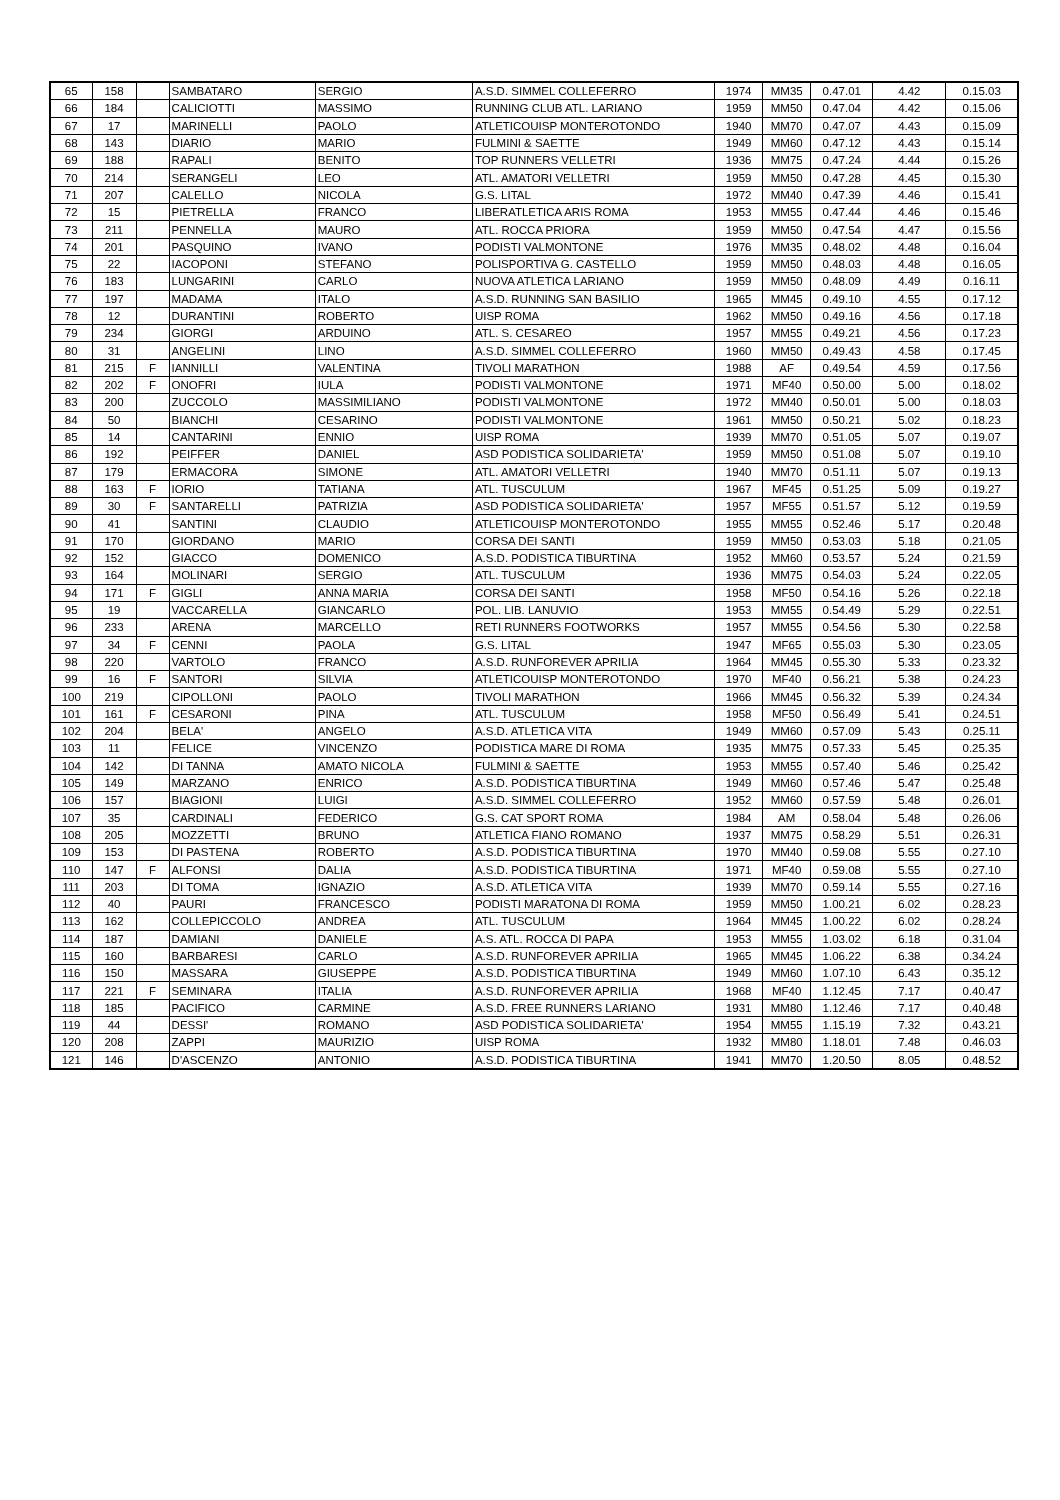| 65 | 158 | | SAMBATARO | SERGIO | A.S.D. SIMMEL COLLEFERRO | 1974 | MM35 | 0.47.01 | 4.42 | 0.15.03 |
| 66 | 184 | | CALICIOTTI | MASSIMO | RUNNING CLUB ATL. LARIANO | 1959 | MM50 | 0.47.04 | 4.42 | 0.15.06 |
| 67 | 17 | | MARINELLI | PAOLO | ATLETICOUISP MONTEROTONDO | 1940 | MM70 | 0.47.07 | 4.43 | 0.15.09 |
| 68 | 143 | | DIARIO | MARIO | FULMINI & SAETTE | 1949 | MM60 | 0.47.12 | 4.43 | 0.15.14 |
| 69 | 188 | | RAPALI | BENITO | TOP RUNNERS VELLETRI | 1936 | MM75 | 0.47.24 | 4.44 | 0.15.26 |
| 70 | 214 | | SERANGELI | LEO | ATL. AMATORI VELLETRI | 1959 | MM50 | 0.47.28 | 4.45 | 0.15.30 |
| 71 | 207 | | CALELLO | NICOLA | G.S. LITAL | 1972 | MM40 | 0.47.39 | 4.46 | 0.15.41 |
| 72 | 15 | | PIETRELLA | FRANCO | LIBERATLETICA ARIS ROMA | 1953 | MM55 | 0.47.44 | 4.46 | 0.15.46 |
| 73 | 211 | | PENNELLA | MAURO | ATL. ROCCA PRIORA | 1959 | MM50 | 0.47.54 | 4.47 | 0.15.56 |
| 74 | 201 | | PASQUINO | IVANO | PODISTI VALMONTONE | 1976 | MM35 | 0.48.02 | 4.48 | 0.16.04 |
| 75 | 22 | | IACOPONI | STEFANO | POLISPORTIVA G. CASTELLO | 1959 | MM50 | 0.48.03 | 4.48 | 0.16.05 |
| 76 | 183 | | LUNGARINI | CARLO | NUOVA ATLETICA LARIANO | 1959 | MM50 | 0.48.09 | 4.49 | 0.16.11 |
| 77 | 197 | | MADAMA | ITALO | A.S.D. RUNNING SAN BASILIO | 1965 | MM45 | 0.49.10 | 4.55 | 0.17.12 |
| 78 | 12 | | DURANTINI | ROBERTO | UISP ROMA | 1962 | MM50 | 0.49.16 | 4.56 | 0.17.18 |
| 79 | 234 | | GIORGI | ARDUINO | ATL. S. CESAREO | 1957 | MM55 | 0.49.21 | 4.56 | 0.17.23 |
| 80 | 31 | | ANGELINI | LINO | A.S.D. SIMMEL COLLEFERRO | 1960 | MM50 | 0.49.43 | 4.58 | 0.17.45 |
| 81 | 215 | F | IANNILLI | VALENTINA | TIVOLI MARATHON | 1988 | AF | 0.49.54 | 4.59 | 0.17.56 |
| 82 | 202 | F | ONOFRI | IULA | PODISTI VALMONTONE | 1971 | MF40 | 0.50.00 | 5.00 | 0.18.02 |
| 83 | 200 | | ZUCCOLO | MASSIMILIANO | PODISTI VALMONTONE | 1972 | MM40 | 0.50.01 | 5.00 | 0.18.03 |
| 84 | 50 | | BIANCHI | CESARINO | PODISTI VALMONTONE | 1961 | MM50 | 0.50.21 | 5.02 | 0.18.23 |
| 85 | 14 | | CANTARINI | ENNIO | UISP ROMA | 1939 | MM70 | 0.51.05 | 5.07 | 0.19.07 |
| 86 | 192 | | PEIFFER | DANIEL | ASD PODISTICA SOLIDARIETA' | 1959 | MM50 | 0.51.08 | 5.07 | 0.19.10 |
| 87 | 179 | | ERMACORA | SIMONE | ATL. AMATORI VELLETRI | 1940 | MM70 | 0.51.11 | 5.07 | 0.19.13 |
| 88 | 163 | F | IORIO | TATIANA | ATL. TUSCULUM | 1967 | MF45 | 0.51.25 | 5.09 | 0.19.27 |
| 89 | 30 | F | SANTARELLI | PATRIZIA | ASD PODISTICA SOLIDARIETA' | 1957 | MF55 | 0.51.57 | 5.12 | 0.19.59 |
| 90 | 41 | | SANTINI | CLAUDIO | ATLETICOUISP MONTEROTONDO | 1955 | MM55 | 0.52.46 | 5.17 | 0.20.48 |
| 91 | 170 | | GIORDANO | MARIO | CORSA DEI SANTI | 1959 | MM50 | 0.53.03 | 5.18 | 0.21.05 |
| 92 | 152 | | GIACCO | DOMENICO | A.S.D. PODISTICA TIBURTINA | 1952 | MM60 | 0.53.57 | 5.24 | 0.21.59 |
| 93 | 164 | | MOLINARI | SERGIO | ATL. TUSCULUM | 1936 | MM75 | 0.54.03 | 5.24 | 0.22.05 |
| 94 | 171 | F | GIGLI | ANNA MARIA | CORSA DEI SANTI | 1958 | MF50 | 0.54.16 | 5.26 | 0.22.18 |
| 95 | 19 | | VACCARELLA | GIANCARLO | POL. LIB. LANUVIO | 1953 | MM55 | 0.54.49 | 5.29 | 0.22.51 |
| 96 | 233 | | ARENA | MARCELLO | RETI RUNNERS FOOTWORKS | 1957 | MM55 | 0.54.56 | 5.30 | 0.22.58 |
| 97 | 34 | F | CENNI | PAOLA | G.S. LITAL | 1947 | MF65 | 0.55.03 | 5.30 | 0.23.05 |
| 98 | 220 | | VARTOLO | FRANCO | A.S.D. RUNFOREVER APRILIA | 1964 | MM45 | 0.55.30 | 5.33 | 0.23.32 |
| 99 | 16 | F | SANTORI | SILVIA | ATLETICOUISP MONTEROTONDO | 1970 | MF40 | 0.56.21 | 5.38 | 0.24.23 |
| 100 | 219 | | CIPOLLONI | PAOLO | TIVOLI MARATHON | 1966 | MM45 | 0.56.32 | 5.39 | 0.24.34 |
| 101 | 161 | F | CESARONI | PINA | ATL. TUSCULUM | 1958 | MF50 | 0.56.49 | 5.41 | 0.24.51 |
| 102 | 204 | | BELA' | ANGELO | A.S.D. ATLETICA VITA | 1949 | MM60 | 0.57.09 | 5.43 | 0.25.11 |
| 103 | 11 | | FELICE | VINCENZO | PODISTICA MARE DI ROMA | 1935 | MM75 | 0.57.33 | 5.45 | 0.25.35 |
| 104 | 142 | | DI TANNA | AMATO NICOLA | FULMINI & SAETTE | 1953 | MM55 | 0.57.40 | 5.46 | 0.25.42 |
| 105 | 149 | | MARZANO | ENRICO | A.S.D. PODISTICA TIBURTINA | 1949 | MM60 | 0.57.46 | 5.47 | 0.25.48 |
| 106 | 157 | | BIAGIONI | LUIGI | A.S.D. SIMMEL COLLEFERRO | 1952 | MM60 | 0.57.59 | 5.48 | 0.26.01 |
| 107 | 35 | | CARDINALI | FEDERICO | G.S. CAT SPORT ROMA | 1984 | AM | 0.58.04 | 5.48 | 0.26.06 |
| 108 | 205 | | MOZZETTI | BRUNO | ATLETICA FIANO ROMANO | 1937 | MM75 | 0.58.29 | 5.51 | 0.26.31 |
| 109 | 153 | | DI PASTENA | ROBERTO | A.S.D. PODISTICA TIBURTINA | 1970 | MM40 | 0.59.08 | 5.55 | 0.27.10 |
| 110 | 147 | F | ALFONSI | DALIA | A.S.D. PODISTICA TIBURTINA | 1971 | MF40 | 0.59.08 | 5.55 | 0.27.10 |
| 111 | 203 | | DI TOMA | IGNAZIO | A.S.D. ATLETICA VITA | 1939 | MM70 | 0.59.14 | 5.55 | 0.27.16 |
| 112 | 40 | | PAURI | FRANCESCO | PODISTI MARATONA DI ROMA | 1959 | MM50 | 1.00.21 | 6.02 | 0.28.23 |
| 113 | 162 | | COLLEPICCOLO | ANDREA | ATL. TUSCULUM | 1964 | MM45 | 1.00.22 | 6.02 | 0.28.24 |
| 114 | 187 | | DAMIANI | DANIELE | A.S. ATL. ROCCA DI PAPA | 1953 | MM55 | 1.03.02 | 6.18 | 0.31.04 |
| 115 | 160 | | BARBARESI | CARLO | A.S.D. RUNFOREVER APRILIA | 1965 | MM45 | 1.06.22 | 6.38 | 0.34.24 |
| 116 | 150 | | MASSARA | GIUSEPPE | A.S.D. PODISTICA TIBURTINA | 1949 | MM60 | 1.07.10 | 6.43 | 0.35.12 |
| 117 | 221 | F | SEMINARA | ITALIA | A.S.D. RUNFOREVER APRILIA | 1968 | MF40 | 1.12.45 | 7.17 | 0.40.47 |
| 118 | 185 | | PACIFICO | CARMINE | A.S.D. FREE RUNNERS LARIANO | 1931 | MM80 | 1.12.46 | 7.17 | 0.40.48 |
| 119 | 44 | | DESSI' | ROMANO | ASD PODISTICA SOLIDARIETA' | 1954 | MM55 | 1.15.19 | 7.32 | 0.43.21 |
| 120 | 208 | | ZAPPI | MAURIZIO | UISP ROMA | 1932 | MM80 | 1.18.01 | 7.48 | 0.46.03 |
| 121 | 146 | | D'ASCENZO | ANTONIO | A.S.D. PODISTICA TIBURTINA | 1941 | MM70 | 1.20.50 | 8.05 | 0.48.52 |